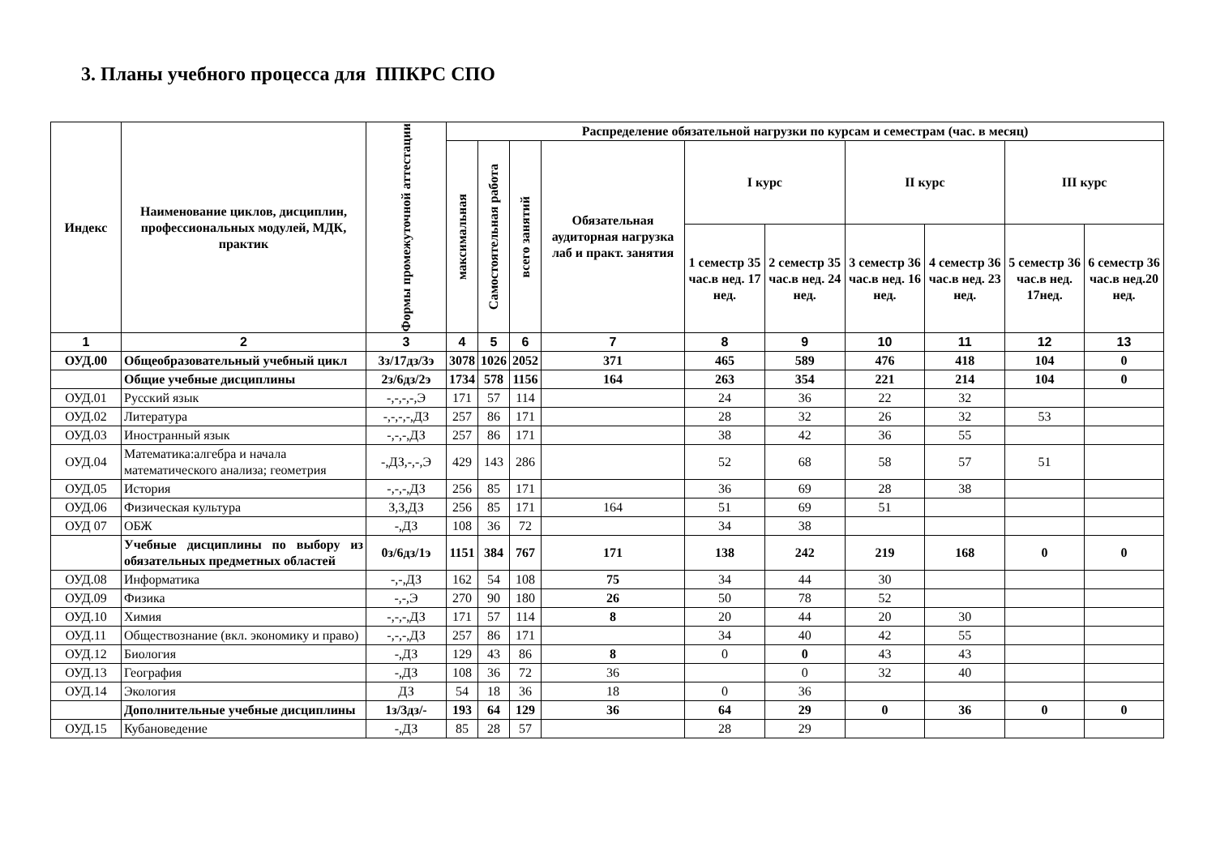3. Планы учебного процесса для ППКРС СПО
| Индекс | Наименование циклов, дисциплин, профессиональных модулей, МДК, практик | Формы промежуточной аттестации | Распределение обязательной нагрузки по курсам и семестрам (час. в месяц) | | | | | | | | | |
| --- | --- | --- | --- | --- | --- | --- | --- | --- | --- | --- | --- | --- |
| | | | максимальная | Самостоятельная работа | всего занятий | Обязательная аудиторная нагрузка лаб и практ. занятия | I курс | | II курс | | III курс | |
| | | | | | | | 1 семестр 35 час.в нед. 17 нед. | 2 семестр 35 час.в нед. 24 нед. | 3 семестр 36 час.в нед. 16 нед. | 4 семестр 36 час.в нед. 23 нед. | 5 семестр 36 час.в нед. 17нед. | 6 семестр 36 час.в нед.20 нед. |
| 1 | 2 | 3 | 4 | 5 | 6 | 7 | 8 | 9 | 10 | 11 | 12 | 13 |
| ОУД.00 | Общеобразовательный учебный цикл | 3з/17дз/3э | 3078 | 1026 | 2052 | 371 | 465 | 589 | 476 | 418 | 104 | 0 |
| | Общие учебные дисциплины | 2з/6дз/2э | 1734 | 578 | 1156 | 164 | 263 | 354 | 221 | 214 | 104 | 0 |
| ОУД.01 | Русский язык | -,-,-,-,Э | 171 | 57 | 114 | | 24 | 36 | 22 | 32 | | |
| ОУД.02 | Литература | -,-,-,-,ДЗ | 257 | 86 | 171 | | 28 | 32 | 26 | 32 | 53 | |
| ОУД.03 | Иностранный язык | -,-,-,ДЗ | 257 | 86 | 171 | | 38 | 42 | 36 | 55 | | |
| ОУД.04 | Математика:алгебра и начала математического анализа; геометрия | -,ДЗ,-,-,Э | 429 | 143 | 286 | | 52 | 68 | 58 | 57 | 51 | |
| ОУД.05 | История | -,-,-,ДЗ | 256 | 85 | 171 | | 36 | 69 | 28 | 38 | | |
| ОУД.06 | Физическая культура | З,З,ДЗ | 256 | 85 | 171 | 164 | 51 | 69 | 51 | | | |
| ОУД 07 | ОБЖ | -,ДЗ | 108 | 36 | 72 | | 34 | 38 | | | | |
| | Учебные дисциплины по выбору из обязательных предметных областей | 0з/6дз/1э | 1151 | 384 | 767 | 171 | 138 | 242 | 219 | 168 | 0 | 0 |
| ОУД.08 | Информатика | -,-,ДЗ | 162 | 54 | 108 | 75 | 34 | 44 | 30 | | | |
| ОУД.09 | Физика | -,-,Э | 270 | 90 | 180 | 26 | 50 | 78 | 52 | | | |
| ОУД.10 | Химия | -,-,-,ДЗ | 171 | 57 | 114 | 8 | 20 | 44 | 20 | 30 | | |
| ОУД.11 | Обществознание (вкл. экономику и право) | -,-,-,ДЗ | 257 | 86 | 171 | | 34 | 40 | 42 | 55 | | |
| ОУД.12 | Биология | -,ДЗ | 129 | 43 | 86 | 8 | 0 | 0 | 43 | 43 | | |
| ОУД.13 | География | -,ДЗ | 108 | 36 | 72 | 36 | | 0 | 32 | 40 | | |
| ОУД.14 | Экология | ДЗ | 54 | 18 | 36 | 18 | 0 | 36 | | | | |
| | Дополнительные учебные дисциплины | 1з/3дз/- | 193 | 64 | 129 | 36 | 64 | 29 | 0 | 36 | 0 | 0 |
| ОУД.15 | Кубановедение | -,ДЗ | 85 | 28 | 57 | | 28 | 29 | | | | |